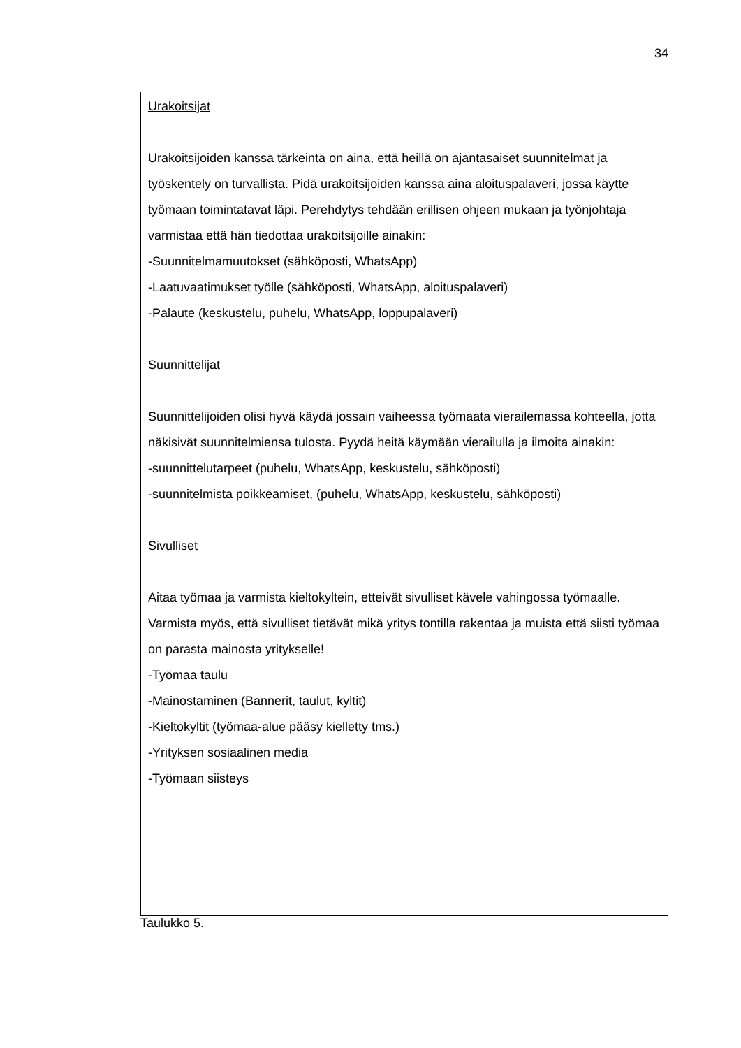34
| Urakoitsijat Urakoitsijoiden kanssa tärkeintä on aina, että heillä on ajantasaiset suunnitelmat ja työskentely on turvallista. Pidä urakoitsijoiden kanssa aina aloituspalaveri, jossa käytte työmaan toimintatavat läpi. Perehdytys tehdään erillisen ohjeen mukaan ja työnjohtaja varmistaa että hän tiedottaa urakoitsijoille ainakin: -Suunnitelmamuutokset (sähköposti, WhatsApp) -Laatuvaatimukset työlle (sähköposti, WhatsApp, aloituspalaveri) -Palaute (keskustelu, puhelu, WhatsApp, loppupalaveri) Suunnittelijat Suunnittelijoiden olisi hyvä käydä jossain vaiheessa työmaata vierailemassa kohteella, jotta näkisivät suunnitelmiensa tulosta. Pyydä heitä käymään vierailulla ja ilmoita ainakin: -suunnittelutarpeet (puhelu, WhatsApp, keskustelu, sähköposti) -suunnitelmista poikkeamiset, (puhelu, WhatsApp, keskustelu, sähköposti) Sivulliset Aitaa työmaa ja varmista kieltokyltein, etteivät sivulliset kävele vahingossa työmaalle. Varmista myös, että sivulliset tietävät mikä yritys tontilla rakentaa ja muista että siisti työmaa on parasta mainosta yritykselle! -Työmaa taulu -Mainostaminen (Bannerit, taulut, kyltit) -Kieltokyltit (työmaa-alue pääsy kielletty tms.) -Yrityksen sosiaalinen media -Työmaan siisteys |
Taulukko 5.